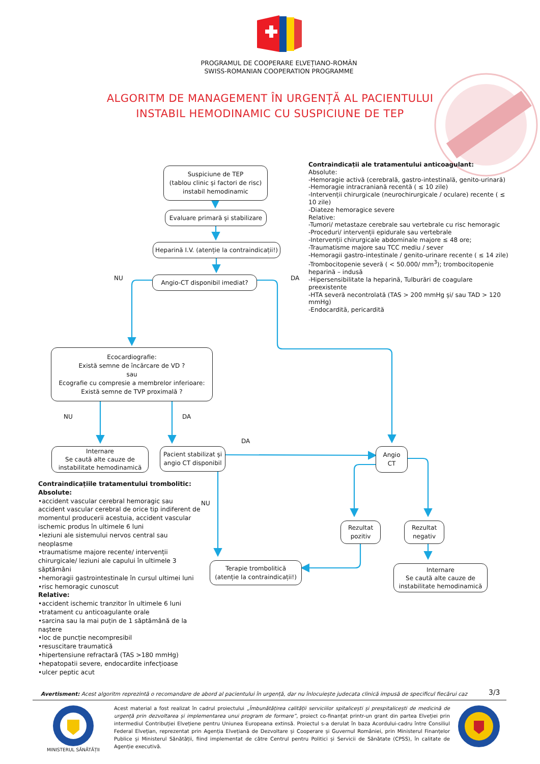PROGRAMUL DE COOPERARE ELVEȚIANO-ROMÂN
SWISS-ROMANIAN COOPERATION PROGRAMME
ALGORITM DE MANAGEMENT ÎN URGENȚĂ AL PACIENTULUI
INSTABIL HEMODINAMIC CU SUSPICIUNE DE TEP
Suspiciune de TEP
(tablou clinic și factori de risc)
instabil hemodinamic
Evaluare primară și stabilizare
Heparină I.V. (atenție la contraindicații!)
NU
Angio-CT disponibil imediat?
DA
Contraindicații ale tratamentului anticoagulant:
Absolute:
-Hemoragie activă (cerebrală, gastro-intestinală, genito-urinară)
-Hemoragie intracraniană recentă ( ≤ 10 zile)
-Intervenții chirurgicale (neurochirurgicale / oculare) recente ( ≤ 10 zile)
-Diateze hemoragice severe
Relative:
-Tumori/ metastaze cerebrale sau vertebrale cu risc hemoragic
-Proceduri/ intervenții epidurale sau vertebrale
-Intervenții chirurgicale abdominale majore ≤ 48 ore;
-Traumatisme majore sau TCC mediu / sever
-Hemoragii gastro-intestinale / genito-urinare recente ( ≤ 14 zile)
-Trombocitopenie severă ( < 50.000/ mm<sup>3</sup>); trombocitopenie heparină – indusă
-Hipersensibilitate la heparină, Tulburări de coagulare preexistente
-HTA severă necontrolată (TAS > 200 mmHg și/ sau TAD > 120 mmHg)
-Endocardită, pericardită
Ecocardiografie:
Există semne de încărcare de VD ?
sau
Ecografie cu compresie a membrelor inferioare:
Există semne de TVP proximală ?
NU DA
DA
Internare
Se caută alte cauze de
instabilitate hemodinamică
Pacient stabilizat și
angio CT disponibil
Angio
CT
Contraindicațiile tratamentului trombolitic:
Absolute:
•accident vascular cerebral hemoragic sau accident vascular cerebral de orice tip indiferent de momentul producerii acestuia, accident vascular ischemic produs în ultimele 6 luni
•leziuni ale sistemului nervos central sau neoplasme
•traumatisme majore recente/ intervenții chirurgicale/ leziuni ale capului în ultimele 3 săptămâni
•hemoragii gastrointestinale în cursul ultimei luni
•risc hemoragic cunoscut
Relative:
•accident ischemic tranzitor în ultimele 6 luni
•tratament cu anticoagulante orale
•sarcina sau la mai puțin de 1 săptămână de la naștere
•loc de puncție necompresibil
•resuscitare traumatică
•hipertensiune refractară (TAS >180 mmHg)
•hepatopatii severe, endocardite infecțioase
•ulcer peptic acut
NU
Rezultat
pozitiv
Rezultat
negativ
Terapie trombolitică
(atenție la contraindicații!)
Internare
Se caută alte cauze de
instabilitate hemodinamică
Avertisment: Acest algoritm reprezintă o recomandare de abord al pacientului în urgență, dar nu înlocuiește judecata clinică impusă de specificul fiecărui caz
3/3
MINISTERUL SĂNĂTĂȚII
Acest material a fost realizat în cadrul proiectului „Îmbunătățirea calității serviciilor spitalicești și prespitalicești de medicină de urgență prin dezvoltarea și implementarea unui program de formare”, proiect co-finanțat printr-un grant din partea Elveției prin intermediul Contribuției Elvețiene pentru Uniunea Europeana extinsă. Proiectul s-a derulat în baza Acordului-cadru între Consiliul Federal Elvețian, reprezentat prin Agenția Elvețiană de Dezvoltare și Cooperare și Guvernul României, prin Ministerul Finanțelor Publice și Ministerul Sănătății, fiind implementat de către Centrul pentru Politici și Servicii de Sănătate (CPSS), în calitate de Agenție executivă.